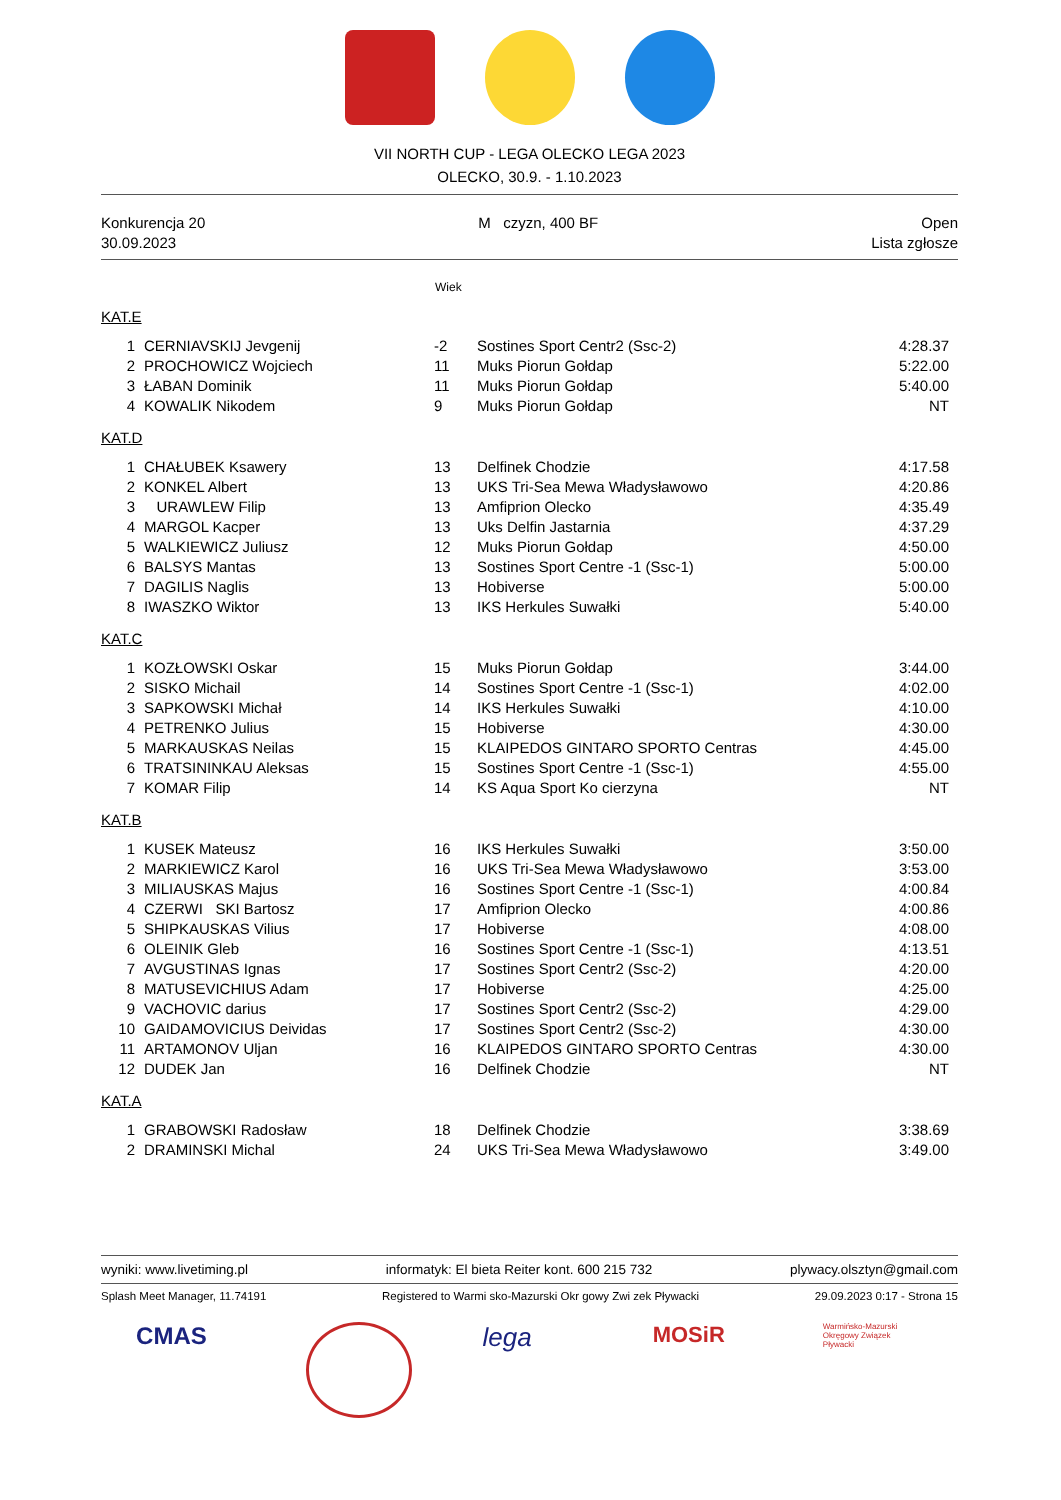VII NORTH CUP - LEGA OLECKO LEGA 2023
OLECKO, 30.9. - 1.10.2023
Konkurencja 20
30.09.2023
M czyzn, 400 BF Open
Lista zgłosze
Wiek
KAT.E
| 1 | CERNIAVSKIJ Jevgenij | -2 | Sostines Sport Centr2 (Ssc-2) | 4:28.37 |
| 2 | PROCHOWICZ Wojciech | 11 | Muks Piorun Gołdap | 5:22.00 |
| 3 | ŁABAN Dominik | 11 | Muks Piorun Gołdap | 5:40.00 |
| 4 | KOWALIK Nikodem | 9 | Muks Piorun Gołdap | NT |
KAT.D
| 1 | CHAŁUBEK Ksawery | 13 | Delfinek Chodzie | 4:17.58 |
| 2 | KONKEL Albert | 13 | UKS Tri-Sea Mewa Władysławowo | 4:20.86 |
| 3 | URAWLEW Filip | 13 | Amfiprion Olecko | 4:35.49 |
| 4 | MARGOL Kacper | 13 | Uks Delfin Jastarnia | 4:37.29 |
| 5 | WALKIEWICZ Juliusz | 12 | Muks Piorun Gołdap | 4:50.00 |
| 6 | BALSYS Mantas | 13 | Sostines Sport Centre -1 (Ssc-1) | 5:00.00 |
| 7 | DAGILIS Naglis | 13 | Hobiverse | 5:00.00 |
| 8 | IWASZKO Wiktor | 13 | IKS Herkules Suwałki | 5:40.00 |
KAT.C
| 1 | KOZŁOWSKI Oskar | 15 | Muks Piorun Gołdap | 3:44.00 |
| 2 | SISKO Michail | 14 | Sostines Sport Centre -1 (Ssc-1) | 4:02.00 |
| 3 | SAPKOWSKI Michał | 14 | IKS Herkules Suwałki | 4:10.00 |
| 4 | PETRENKO Julius | 15 | Hobiverse | 4:30.00 |
| 5 | MARKAUSKAS Neilas | 15 | KLAIPEDOS GINTARO SPORTO Centras | 4:45.00 |
| 6 | TRATSININKAU Aleksas | 15 | Sostines Sport Centre -1 (Ssc-1) | 4:55.00 |
| 7 | KOMAR Filip | 14 | KS Aqua Sport Ko cierzyna | NT |
KAT.B
| 1 | KUSEK Mateusz | 16 | IKS Herkules Suwałki | 3:50.00 |
| 2 | MARKIEWICZ Karol | 16 | UKS Tri-Sea Mewa Władysławowo | 3:53.00 |
| 3 | MILIAUSKAS Majus | 16 | Sostines Sport Centre -1 (Ssc-1) | 4:00.84 |
| 4 | CZERWI SKI Bartosz | 17 | Amfiprion Olecko | 4:00.86 |
| 5 | SHIPKAUSKAS Vilius | 17 | Hobiverse | 4:08.00 |
| 6 | OLEINIK Gleb | 16 | Sostines Sport Centre -1 (Ssc-1) | 4:13.51 |
| 7 | AVGUSTINAS Ignas | 17 | Sostines Sport Centr2 (Ssc-2) | 4:20.00 |
| 8 | MATUSEVICHIUS Adam | 17 | Hobiverse | 4:25.00 |
| 9 | VACHOVIC darius | 17 | Sostines Sport Centr2 (Ssc-2) | 4:29.00 |
| 10 | GAIDAMOVICIUS Deividas | 17 | Sostines Sport Centr2 (Ssc-2) | 4:30.00 |
| 11 | ARTAMONOV Uljan | 16 | KLAIPEDOS GINTARO SPORTO Centras | 4:30.00 |
| 12 | DUDEK Jan | 16 | Delfinek Chodzie | NT |
KAT.A
| 1 | GRABOWSKI Radosław | 18 | Delfinek Chodzie | 3:38.69 |
| 2 | DRAMINSKI Michal | 24 | UKS Tri-Sea Mewa Władysławowo | 3:49.00 |
wyniki: www.livetiming.pl informatyk: El bieta Reiter kont. 600 215 732 plywacy.olsztyn@gmail.com
Splash Meet Manager, 11.74191 Registered to Warmi sko-Mazurski Okr gowy Zwi zek Pływacki 29.09.2023 0:17 - Strona 15
CMAS lega
MOSiR
Warmińsko-Mazurski Okręgowy Związek Pływacki